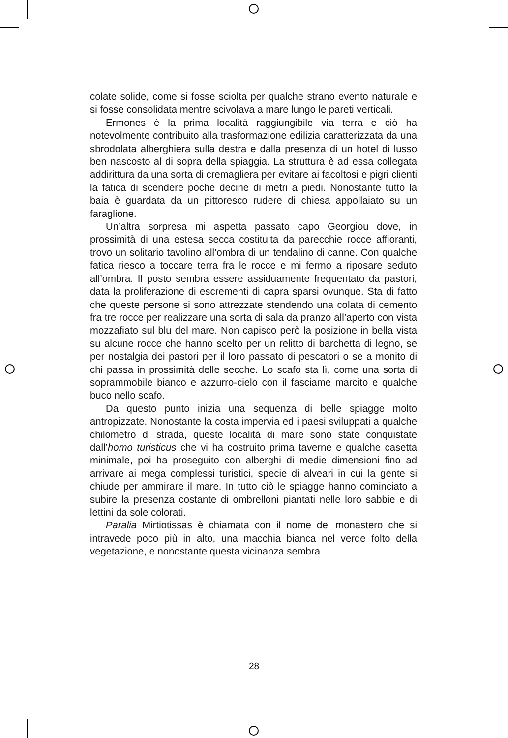colate solide, come si fosse sciolta per qualche strano evento naturale e si fosse consolidata mentre scivolava a mare lungo le pareti verticali.
Ermones è la prima località raggiungibile via terra e ciò ha notevolmente contribuito alla trasformazione edilizia caratterizzata da una sbrodolata alberghiera sulla destra e dalla presenza di un hotel di lusso ben nascosto al di sopra della spiaggia. La struttura è ad essa collegata addirittura da una sorta di cremagliera per evitare ai facoltosi e pigri clienti la fatica di scendere poche decine di metri a piedi. Nonostante tutto la baia è guardata da un pittoresco rudere di chiesa appollaiato su un faraglione.
Un’altra sorpresa mi aspetta passato capo Georgiou dove, in prossimità di una estesa secca costituita da parecchie rocce affioranti, trovo un solitario tavolino all’ombra di un tendalino di canne. Con qualche fatica riesco a toccare terra fra le rocce e mi fermo a riposare seduto all’ombra. Il posto sembra essere assiduamente frequentato da pastori, data la proliferazione di escrementi di capra sparsi ovunque. Sta di fatto che queste persone si sono attrezzate stendendo una colata di cemento fra tre rocce per realizzare una sorta di sala da pranzo all’aperto con vista mozzafiato sul blu del mare. Non capisco però la posizione in bella vista su alcune rocce che hanno scelto per un relitto di barchetta di legno, se per nostalgia dei pastori per il loro passato di pescatori o se a monito di chi passa in prossimità delle secche. Lo scafo sta lì, come una sorta di soprammobile bianco e azzurro-cielo con il fasciame marcito e qualche buco nello scafo.
Da questo punto inizia una sequenza di belle spiagge molto antropizzate. Nonostante la costa impervia ed i paesi sviluppati a qualche chilometro di strada, queste località di mare sono state conquistate dall’homo turisticus che vi ha costruito prima taverne e qualche casetta minimale, poi ha proseguito con alberghi di medie dimensioni fino ad arrivare ai mega complessi turistici, specie di alveari in cui la gente si chiude per ammirare il mare. In tutto ciò le spiagge hanno cominciato a subire la presenza costante di ombrelloni piantati nelle loro sabbie e di lettini da sole colorati.
Paralia Mirtiotissas è chiamata con il nome del monastero che si intravede poco più in alto, una macchia bianca nel verde folto della vegetazione, e nonostante questa vicinanza sembra
28